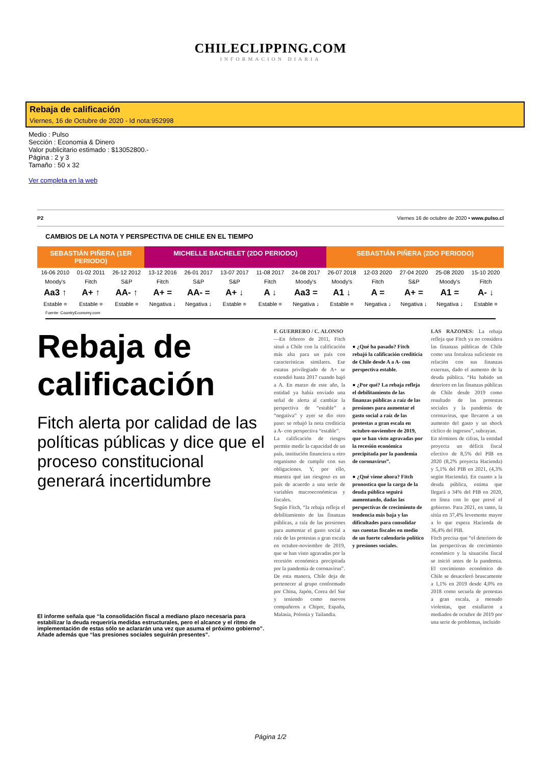CHILECLIPPING.COM
INFORMACION DIARIA
Rebaja de calificación
Viernes, 16 de Octubre de 2020 - Id nota:952998
Medio : Pulso
Sección : Economia & Dinero
Valor publicitario estimado : $13052800.-
Página : 2 y 3
Tamaño : 50 x 32
Ver completa en la web
P2 Viernes 16 de octubre de 2020 • www.pulso.cl
CAMBIOS DE LA NOTA Y PERSPECTIVA DE CHILE EN EL TIEMPO
SEBASTIÁN PIÑERA (1ER PERIODO) MICHELLE BACHELET (2DO PERIODO)
SEBASTIÁN PIÑERA (2DO PERIODO)
| 16-06 2010 | 01-02 2011 | 26-12 2012 | 13-12 2016 | 26-01 2017 | 13-07 2017 | 11-08 2017 | 24-08 2017 | 26-07 2018 | 12-03 2020 | 27-04 2020 | 25-08 2020 | 15-10 2020 |
| Moody's | Fitch | S&P | Fitch | S&P | S&P | Fitch | Moody's | Moody's | Fitch | S&P | Moody's | Fitch |
| Aa3 ↑ | A+ ↑ | AA- ↑ | A+ = | AA- = | A+ ↓ | A ↓ | Aa3 = | A1 ↓ | A = | A+ = | A1 = | A- ↓ |
| Estable = | Estable = | Estable = | Negativa ↓ | Negativa ↓ | Estable = | Estable = | Negativa ↓ | Estable = | Negativa ↓ | Negativa ↓ | Negativa ↓ | Estable = |
Fuente: CountryEconomy.com
Rebaja de calificación
Fitch alerta por calidad de las políticas públicas y dice que el proceso constitucional generará incertidumbre
El informe señala que “la consolidación fiscal a mediano plazo necesaria para estabilizar la deuda requeriría medidas estructurales, pero el alcance y el ritmo de implementación de estas sólo se aclararán una vez que asuma el próximo gobierno”. Añade además que “las presiones sociales seguirán presentes”.
F. GUERRERO / C. ALONSO
—En febrero de 2011, Fitch situó a Chile con la calificación más alta para un país con características similares. Ese estatus privilegiado de A+ se extendió hasta 2017 cuando bajó a A. En marzo de este año, la entidad ya había enviado una señal de alerta al cambiar la perspectiva de “estable” a “negativa” y ayer se dio otro paso: se rebajó la nota crediticia a A- con perspectiva “estable”.
La calificación de riesgos permite medir la capacidad de un país, institución financiera u otro organismo de cumplir con sus obligaciones. Y, por ello, muestra qué tan riesgoso es un país de acuerdo a una serie de variables macroeconómicas y fiscales.
Según Fitch, “la rebaja refleja el debilitamiento de las finanzas públicas, a raíz de las presiones para aumentar el gasto social a raíz de las protestas a gran escala en octubre-noviembre de 2019, que se han visto agravadas por la recesión económica precipitada por la pandemia de coronavirus”.
De esta manera, Chile deja de pertenecer al grupo conformado por China, Japón, Corea del Sur y teniendo como nuevos compañeros a Chipre, España, Malasia, Polonia y Tailandia.
● ¿Qué ha pasado? Fitch rebajó la calificación crediticia de Chile desde A a A- con perspectiva estable.
● ¿Por qué? La rebaja refleja el debilitamiento de las finanzas públicas a raíz de las presiones para aumentar el gasto social a raíz de las protestas a gran escala en octubre-noviembre de 2019, que se han visto agravadas por la recesión económica precipitada por la pandemia de coronavirus”.
● ¿Qué viene ahora? Fitch pronostica que la carga de la deuda pública seguirá aumentando, dadas las perspectivas de crecimiento de tendencia más baja y las dificultades para consolidar sus cuentas fiscales en medio de un fuerte calendario político y presiones sociales.
LAS RAZONES: La rebaja refleja que Fitch ya no considera las finanzas públicas de Chile como una fortaleza suficiente en relación con sus finanzas externas, dado el aumento de la deuda pública. “Ha habido un deterioro en las finanzas públicas de Chile desde 2019 como resultado de las protestas sociales y la pandemia de coronavirus, que llevaron a un aumento del gasto y un shock cíclico de ingresos”, subrayan.
En términos de cifras, la entidad proyecta un déficit fiscal efectivo de 8,5% del PIB en 2020 (8,2% proyecta Hacienda) y 5,1% del PIB en 2021, (4,3% según Hacienda). En cuanto a la deuda pública, estima que llegará a 34% del PIB en 2020, en línea con lo que prevé el gobierno. Para 2021, en tanto, la sitúa en 37,4% levemente mayor a lo que espera Hacienda de 36,4% del PIB.
Fitch precisa que “el deterioro de las perspectivas de crecimiento económico y la situación fiscal se inició antes de la pandemia. El crecimiento económico de Chile se desaceleró bruscamente a 1,1% en 2019 desde 4,0% en 2018 como secuela de protestas a gran escala, a menudo violentas, que estallaron a mediados de octubre de 2019 por una serie de problemas, incluido
Página 1/2